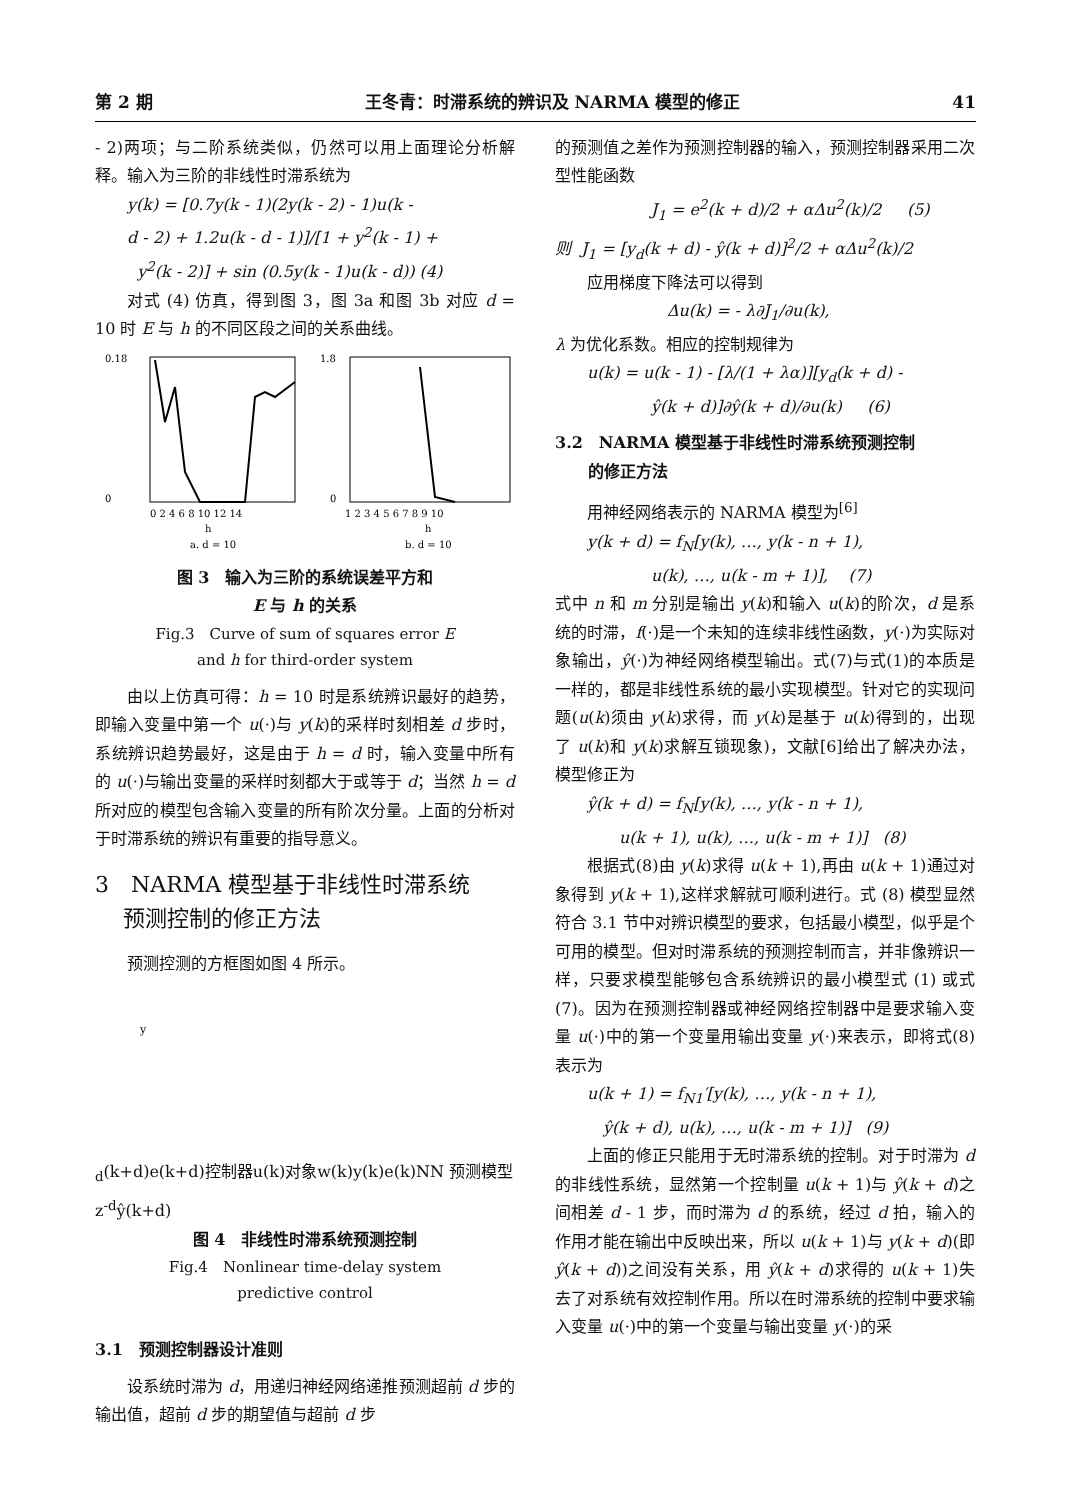第 2 期 王冬青：时滞系统的辨识及 NARMA 模型的修正 41
- 2)两项；与二阶系统类似，仍然可以用上面理论分析解释。输入为三阶的非线性时滞系统为
y(k) = [0.7y(k - 1)(2y(k - 2) - 1)u(k -
d - 2) + 1.2u(k - d - 1)]/[1 + y<sup>2</sup>(k - 1) +
y<sup>2</sup>(k - 2)] + sin (0.5y(k - 1)u(k - d)) (4)
对式 (4) 仿真，得到图 3，图 3a 和图 3b 对应 d = 10 时 E 与 h 的不同区段之间的关系曲线。
0.18
0
0 2 4 6 8 10 12 14
h
a. d = 10
1.8
0
1 2 3 4 5 6 7 8 9 10
h
b. d = 10
图 3　输入为三阶的系统误差平方和
E 与 h 的关系
Fig.3　Curve of sum of squares error E
and h for third-order system
由以上仿真可得：h = 10 时是系统辨识最好的趋势，即输入变量中第一个 u(·)与 y(k)的采样时刻相差 d 步时，系统辨识趋势最好，这是由于 h = d 时，输入变量中所有的 u(·)与输出变量的采样时刻都大于或等于 d；当然 h = d 所对应的模型包含输入变量的所有阶次分量。上面的分析对于时滞系统的辨识有重要的指导意义。
3　NARMA 模型基于非线性时滞系统
预测控制的修正方法
预测控测的方框图如图 4 所示。
yd(k+d)
e(k+d)
控制器
u(k)
对象
w(k)
y(k)
e(k)
NN 预测模型
z-d
ŷ(k+d)
图 4　非线性时滞系统预测控制
Fig.4　Nonlinear time-delay system
predictive control
3.1　预测控制器设计准则
设系统时滞为 d，用递归神经网络递推预测超前 d 步的输出值，超前 d 步的期望值与超前 d 步
的预测值之差作为预测控制器的输入，预测控制器采用二次型性能函数
J<sub>1</sub> = e<sup>2</sup>(k + d)/2 + αΔu<sup>2</sup>(k)/2 (5)
则 J<sub>1</sub> = [y<sub>d</sub>(k + d) - ŷ(k + d)]<sup>2</sup>/2 + αΔu<sup>2</sup>(k)/2
应用梯度下降法可以得到
Δu(k) = - λ∂J<sub>1</sub>/∂u(k),
λ 为优化系数。相应的控制规律为
u(k) = u(k - 1) - [λ/(1 + λα)][y<sub>d</sub>(k + d) -
ŷ(k + d)]∂ŷ(k + d)/∂u(k) (6)
3.2　NARMA 模型基于非线性时滞系统预测控制
的修正方法
用神经网络表示的 NARMA 模型为<sup>[6]</sup>
y(k + d) = f<sub>N</sub>[y(k), …, y(k - n + 1),
u(k), …, u(k - m + 1)], (7)
式中 n 和 m 分别是输出 y(k)和输入 u(k)的阶次，d 是系统的时滞，f(·)是一个未知的连续非线性函数，y(·)为实际对象输出，ŷ(·)为神经网络模型输出。式(7)与式(1)的本质是一样的，都是非线性系统的最小实现模型。针对它的实现问题(u(k)须由 y(k)求得，而 y(k)是基于 u(k)得到的，出现了 u(k)和 y(k)求解互锁现象)，文献[6]给出了解决办法，模型修正为
ŷ(k + d) = f<sub>N</sub>[y(k), …, y(k - n + 1),
u(k + 1), u(k), …, u(k - m + 1)] (8)
根据式(8)由 y(k)求得 u(k + 1),再由 u(k + 1)通过对象得到 y(k + 1),这样求解就可顺利进行。式 (8) 模型显然符合 3.1 节中对辨识模型的要求，包括最小模型，似乎是个可用的模型。但对时滞系统的预测控制而言，并非像辨识一样，只要求模型能够包含系统辨识的最小模型式 (1) 或式 (7)。因为在预测控制器或神经网络控制器中是要求输入变量 u(·)中的第一个变量用输出变量 y(·)来表示，即将式(8)表示为
u(k + 1) = f<sub>N1</sub>′[y(k), …, y(k - n + 1),
ŷ(k + d), u(k), …, u(k - m + 1)] (9)
上面的修正只能用于无时滞系统的控制。对于时滞为 d 的非线性系统，显然第一个控制量 u(k + 1)与 ŷ(k + d)之间相差 d - 1 步，而时滞为 d 的系统，经过 d 拍，输入的作用才能在输出中反映出来，所以 u(k + 1)与 y(k + d)(即 ŷ(k + d))之间没有关系，用 ŷ(k + d)求得的 u(k + 1)失去了对系统有效控制作用。所以在时滞系统的控制中要求输入变量 u(·)中的第一个变量与输出变量 y(·)的采